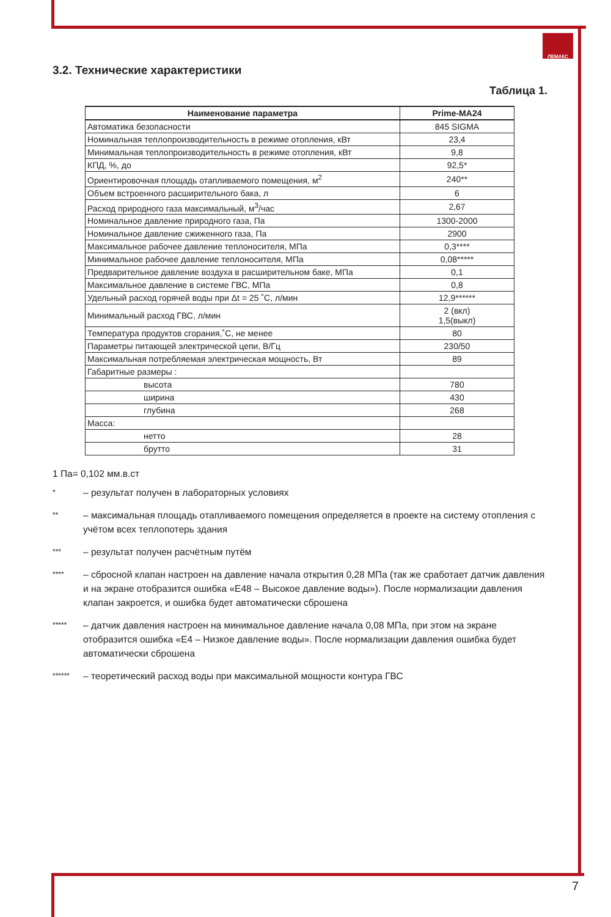ЛЕМАКС
3.2. Технические характеристики
Таблица 1.
| Наименование параметра | Prime-MA24 |
| --- | --- |
| Автоматика безопасности | 845 SIGMA |
| Номинальная теплопроизводительность в режиме отопления, кВт | 23,4 |
| Минимальная теплопроизводительность в режиме отопления, кВт | 9,8 |
| КПД, %, до | 92,5* |
| Ориентировочная площадь отапливаемого помещения, м<sup>2</sup> | 240** |
| Объем встроенного расширительного бака, л | 6 |
| Расход природного газа максимальный, м<sup>3</sup>/час | 2,67 |
| Номинальное давление природного газа, Па | 1300-2000 |
| Номинальное давление сжиженного газа, Па | 2900 |
| Максимальное рабочее давление теплоносителя, МПа | 0,3**** |
| Минимальное рабочее давление теплоносителя, МПа | 0,08***** |
| Предварительное давление воздуха в расширительном баке, МПа | 0,1 |
| Максимальное давление в системе ГВС, МПа | 0,8 |
| Удельный расход горячей воды при Δt = 25 ˚C, л/мин | 12,9****** |
| Минимальный расход ГВС, л/мин | 2 (вкл) 1,5(выкл) |
| Температура продуктов сгорания,˚C, не менее | 80 |
| Параметры питающей электрической цепи, В/Гц | 230/50 |
| Максимальная потребляемая электрическая мощность, Вт | 89 |
| Габаритные размеры : | |
| высота | 780 |
| ширина | 430 |
| глубина | 268 |
| Масса: | |
| нетто | 28 |
| брутто | 31 |
1 Па= 0,102 мм.в.ст
* – результат получен в лабораторных условиях
** – максимальная площадь отапливаемого помещения определяется в проекте на систему отопления с учётом всех теплопотерь здания
*** – результат получен расчётным путём
**** – сбросной клапан настроен на давление начала открытия 0,28 МПа (так же сработает датчик давления и на экране отобразится ошибка «E48 – Высокое давление воды»). После нормализации давления клапан закроется, и ошибка будет автоматически сброшена
***** – датчик давления настроен на минимальное давление начала 0,08 МПа, при этом на экране отобразится ошибка «E4 – Низкое давление воды». После нормализации давления ошибка будет автоматически сброшена
****** – теоретический расход воды при максимальной мощности контура ГВС
7